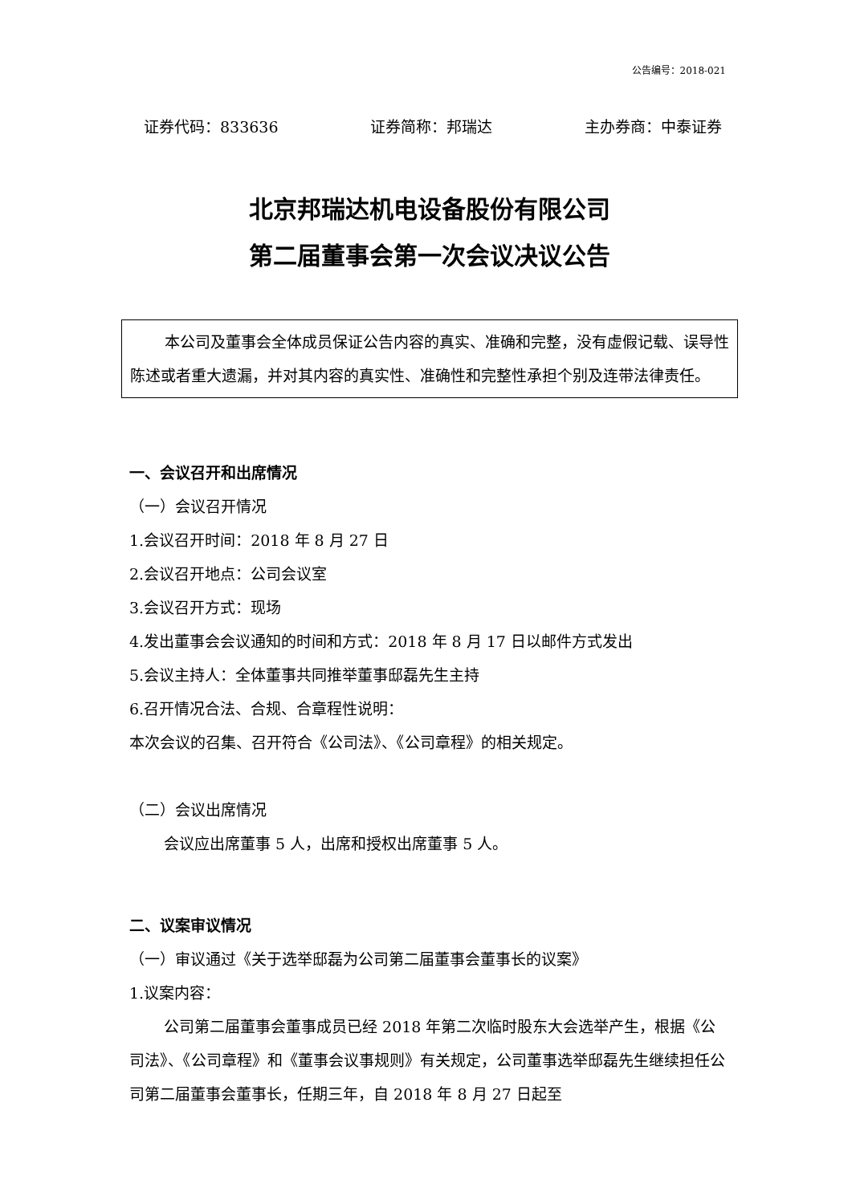公告编号：2018-021
证券代码：833636 证券简称：邦瑞达 主办券商：中泰证券
北京邦瑞达机电设备股份有限公司
第二届董事会第一次会议决议公告
本公司及董事会全体成员保证公告内容的真实、准确和完整，没有虚假记载、误导性陈述或者重大遗漏，并对其内容的真实性、准确性和完整性承担个别及连带法律责任。
一、会议召开和出席情况
（一）会议召开情况
1.会议召开时间：2018 年 8 月 27 日
2.会议召开地点：公司会议室
3.会议召开方式：现场
4.发出董事会会议通知的时间和方式：2018 年 8 月 17 日以邮件方式发出
5.会议主持人：全体董事共同推举董事邸磊先生主持
6.召开情况合法、合规、合章程性说明：
本次会议的召集、召开符合《公司法》、《公司章程》的相关规定。
（二）会议出席情况
会议应出席董事 5 人，出席和授权出席董事 5 人。
二、议案审议情况
（一）审议通过《关于选举邸磊为公司第二届董事会董事长的议案》
1.议案内容：
公司第二届董事会董事成员已经 2018 年第二次临时股东大会选举产生，根据《公司法》、《公司章程》和《董事会议事规则》有关规定，公司董事选举邸磊先生继续担任公司第二届董事会董事长，任期三年，自 2018 年 8 月 27 日起至